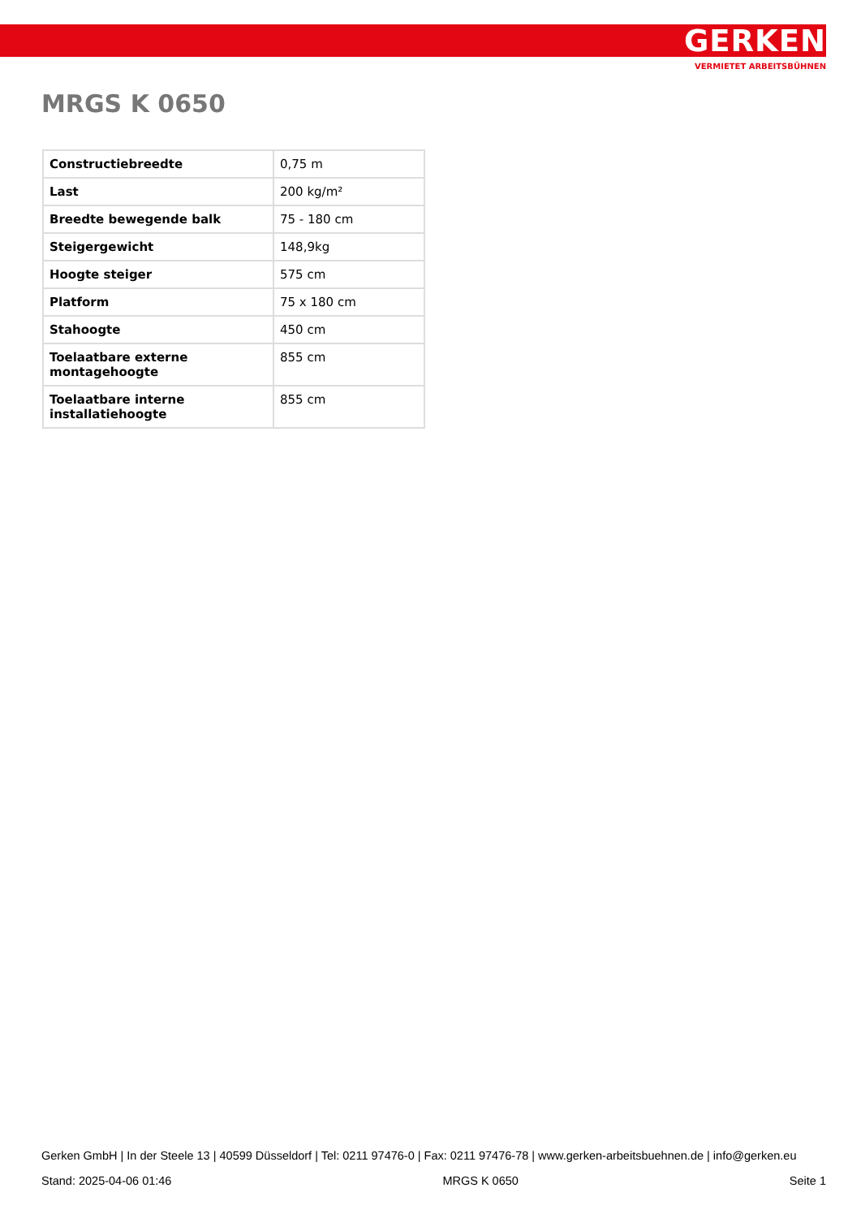GERKEN
VERMIETET ARBEITSBÜHNEN
MRGS K 0650
| Constructiebreedte | 0,75 m |
| Last | 200 kg/m² |
| Breedte bewegende balk | 75 - 180 cm |
| Steigergewicht | 148,9kg |
| Hoogte steiger | 575 cm |
| Platform | 75 x 180 cm |
| Stahoogte | 450 cm |
| Toelaatbare externe montagehoogte | 855 cm |
| Toelaatbare interne installatiehoogte | 855 cm |
Gerken GmbH | In der Steele 13 | 40599 Düsseldorf | Tel: 0211 97476-0 | Fax: 0211 97476-78 | www.gerken-arbeitsbuehnen.de | info@gerken.eu
Stand: 2025-04-06 01:46 MRGS K 0650 Seite 1